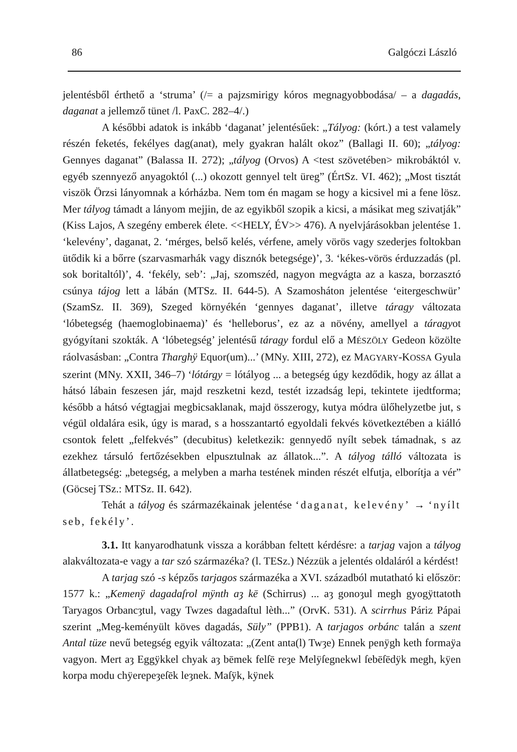86 Galgóczi László
jelentésből érthető a ‘struma’ (/= a pajzsmirigy kóros megnagyobbodása/ – a dagadás, daganat a jellemző tünet /l. PaxC. 282–4/.)
A későbbi adatok is inkább ‘daganat’ jelentésűek: „Tályog: (kórt.) a test valamely részén feketés, fekélyes dag(anat), mely gyakran halált okoz” (Ballagi II. 60); „tályog: Gennyes daganat” (Balassa II. 272); „tályog (Orvos) A <test szövetében> mikrobáktól v. egyéb szennyező anyagoktól (...) okozott gennyel telt üreg” (ÉrtSz. VI. 462); „Most tisztát viszök Örzsi lányomnak a kórházba. Nem tom én magam se hogy a kicsivel mi a fene lösz. Mer tályog támadt a lányom mejjin, de az egyikből szopik a kicsi, a másikat meg szivatják” (Kiss Lajos, A szegény emberek élete. <<HELY, ÉV>> 476). A nyelvjárásokban jelentése 1. ‘kelevény’, daganat, 2. ‘mérges, belső kelés, vérfene, amely vörös vagy szederjes foltokban ütődik ki a bőrre (szarvasmarhák vagy disznók betegsége)’, 3. ‘kékes-vörös érduzzadás (pl. sok boritaltól)’, 4. ‘fekély, seb’: „Jaj, szomszéd, nagyon megvágta az a kasza, borzasztó csúnya tájog lett a lábán (MTSz. II. 644-5). A Szamosháton jelentése ‘eitergeschwür’ (SzamSz. II. 369), Szeged környékén ‘gennyes daganat’, illetve táragy változata ‘lóbetegség (haemoglobinaema)’ és ‘helleborus’, ez az a növény, amellyel a táragyot gyógyítani szokták. A ‘lóbetegség’ jelentésű táragy fordul elő a MÉSZÖLY Gedeon közölte ráolvasásban: „Contra Tharghÿ Equor(um)...’ (MNy. XIII, 272), ez MAGYARY-KOSSA Gyula szerint (MNy. XXII, 346–7) ‘lótárgy = lótályog ... a betegség úgy kezdődik, hogy az állat a hátsó lábain feszesen jár, majd reszketni kezd, testét izzadság lepi, tekintete ijedtforma; később a hátsó végtagjai megbicsaklanak, majd összerogy, kutya módra ülőhelyzetbe jut, s végül oldalára esik, úgy is marad, s a hosszantartó egyoldali fekvés következtében a kiálló csontok felett „felfekvés” (decubitus) keletkezik: gennyedő nyílt sebek támadnak, s az ezekhez társuló fertőzésekben elpusztulnak az állatok...”. A tályog tálló változata is állatbetegség: „betegség, a melyben a marha testének minden részét elfutja, elborítja a vér” (Göcsej TSz.: MTSz. II. 642).
Tehát a tályog és származékainak jelentése ‘daganat, kelevény’ → ‘nyílt seb, fekély’.
3.1. Itt kanyarodhatunk vissza a korábban feltett kérdésre: a tarjag vajon a tályog alakváltozata-e vagy a tar szó származéka? (l. TESz.) Nézzük a jelentés oldaláról a kérdést!
A tarjag szó -s képzős tarjagos származéka a XVI. századból mutatható ki először: 1577 k.: „Kemenÿ dagadaſrol mÿnth aȝ kē (Schirrus) ... aȝ gonoȝul megh gyogÿttatoth Taryagos Orbancȝtul, vagy Twzes dagadaſtul lèth...” (OrvK. 531). A scirrhus Páriz Pápai szerint „Meg-keményült köves dagadás, Süly” (PPB1). A tarjagos orbánc talán a szent Antal tüze nevű betegség egyik változata: „(Zent anta(l) Twȝe) Ennek penÿgh keth formaÿa vagyon. Mert aȝ Eggÿkkel chyak aȝ bēmek felſē reȝe Melÿſegnekwl ſebēſēdÿk megh, kÿen korpa modu chÿerepeȝeſēk leȝnek. Maſÿk, kÿnek